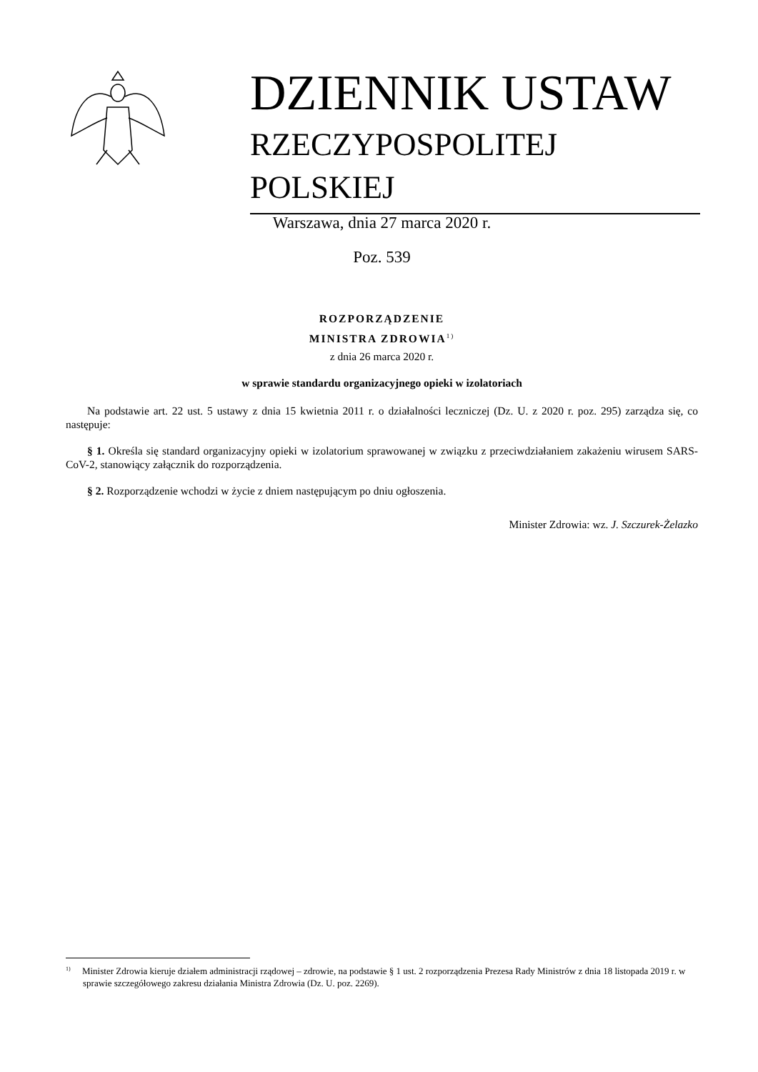DZIENNIK USTAW
RZECZYPOSPOLITEJ POLSKIEJ
Warszawa, dnia 27 marca 2020 r.
Poz. 539
ROZPORZĄDZENIE
MINISTRA ZDROWIA<sup>1)</sup>
z dnia 26 marca 2020 r.
w sprawie standardu organizacyjnego opieki w izolatoriach
Na podstawie art. 22 ust. 5 ustawy z dnia 15 kwietnia 2011 r. o działalności leczniczej (Dz. U. z 2020 r. poz. 295) zarządza się, co następuje:
§ 1. Określa się standard organizacyjny opieki w izolatorium sprawowanej w związku z przeciwdziałaniem zakażeniu wirusem SARS-CoV-2, stanowiący załącznik do rozporządzenia.
§ 2. Rozporządzenie wchodzi w życie z dniem następującym po dniu ogłoszenia.
Minister Zdrowia: wz. J. Szczurek-Żelazko
<sup>1)</sup> Minister Zdrowia kieruje działem administracji rządowej – zdrowie, na podstawie § 1 ust. 2 rozporządzenia Prezesa Rady Ministrów z dnia 18 listopada 2019 r. w sprawie szczegółowego zakresu działania Ministra Zdrowia (Dz. U. poz. 2269).